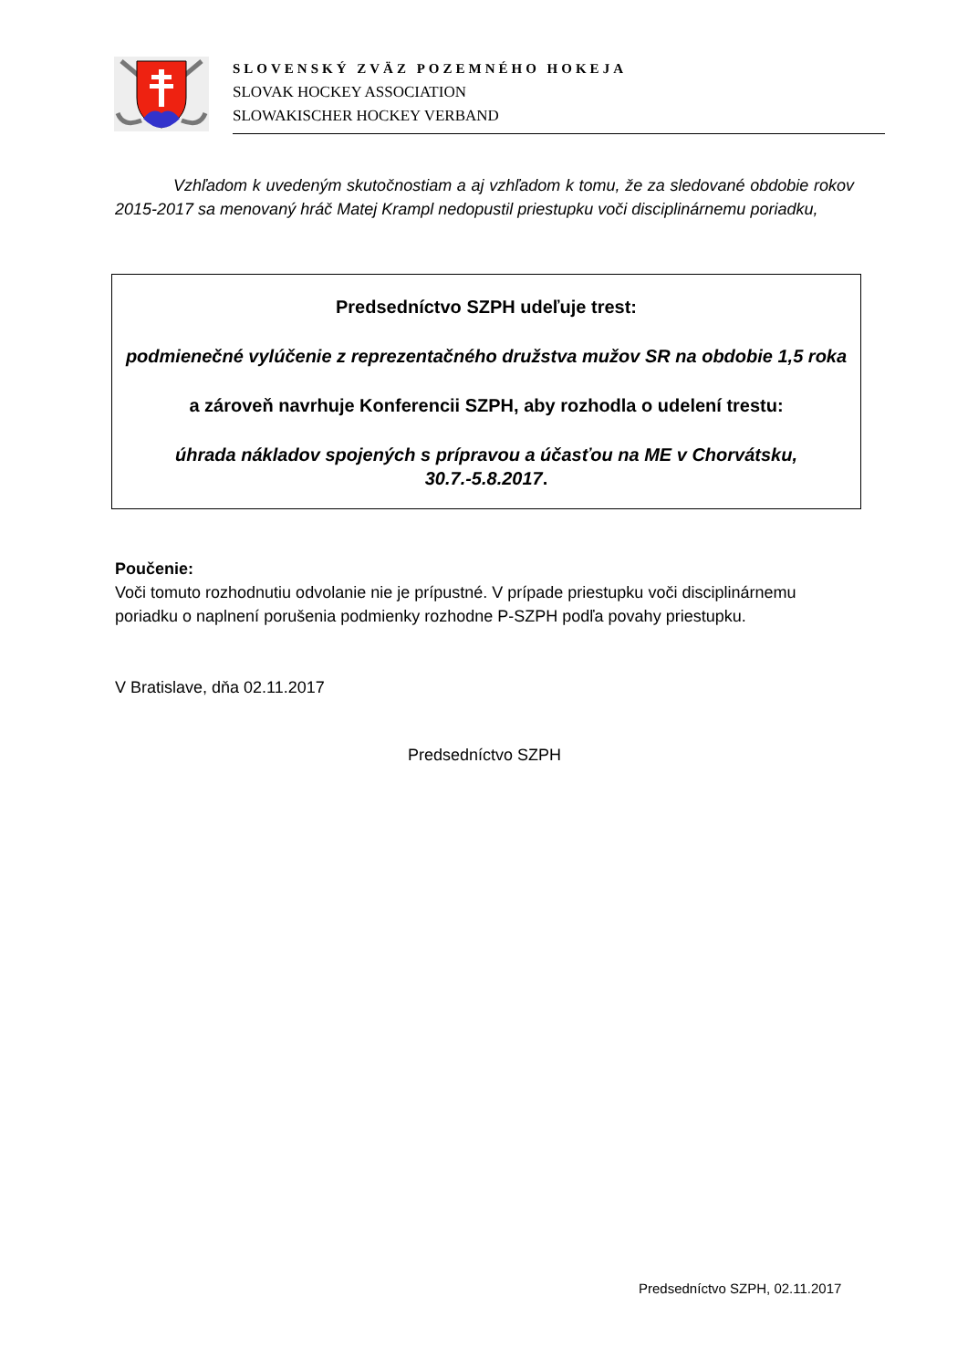SLOVENSKÝ ZVÄZ POZEMNÉHO HOKEJA
SLOVAK HOCKEY ASSOCIATION
SLOWAKISCHER HOCKEY VERBAND
Vzhľadom k uvedeným skutočnostiam a aj vzhľadom k tomu, že za sledované obdobie rokov 2015-2017 sa menovaný hráč Matej Krampl nedopustil priestupku voči disciplinárnemu poriadku,
Predsedníctvo SZPH udeľuje trest:
podmienečné vylúčenie z reprezentačného družstva mužov SR na obdobie 1,5 roka
a zároveň navrhuje Konferencii SZPH, aby rozhodla o udelení trestu:
úhrada nákladov spojených s prípravou a účasťou na ME v Chorvátsku, 30.7.-5.8.2017.
Poučenie:
Voči tomuto rozhodnutiu odvolanie nie je prípustné. V prípade priestupku voči disciplinárnemu poriadku o naplnení porušenia podmienky rozhodne P-SZPH podľa povahy priestupku.
V Bratislave, dňa 02.11.2017
Predsedníctvo SZPH
Predsedníctvo SZPH, 02.11.2017